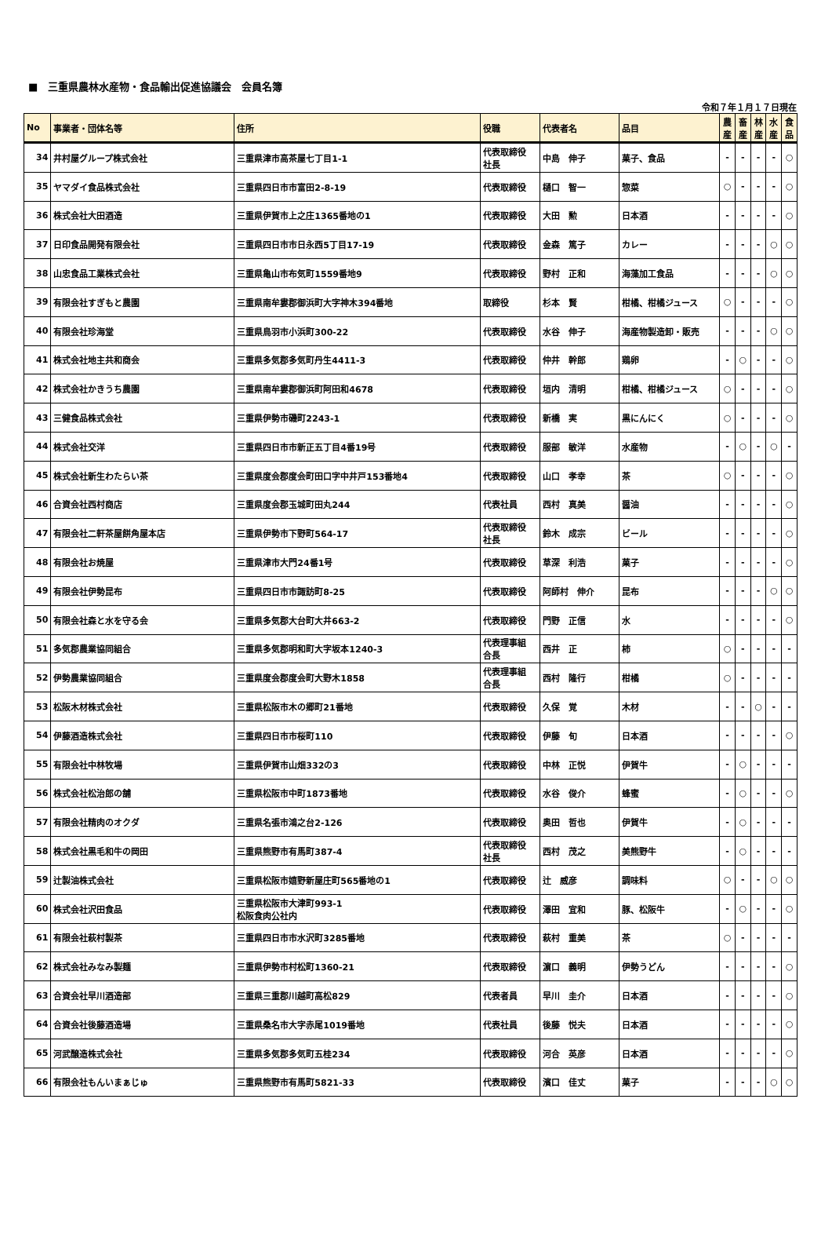■　三重県農林水産物・食品輸出促進協議会　会員名簿
令和７年１月１７日現在
| No | 事業者・団体名等 | 住所 | 役職 | 代表者名 | 品目 | 農 産 | 畜 産 | 林 産 | 水 産 | 食 品 |
| --- | --- | --- | --- | --- | --- | --- | --- | --- | --- | --- |
| 34 | 井村屋グループ株式会社 | 三重県津市高茶屋七丁目1-1 | 代表取締役 社長 | 中島 伸子 | 菓子、食品 | - | - | - | - | ○ |
| 35 | ヤマダイ食品株式会社 | 三重県四日市市富田2-8-19 | 代表取締役 | 樋口 智一 | 惣菜 | ○ | - | - | - | ○ |
| 36 | 株式会社大田酒造 | 三重県伊賀市上之庄1365番地の1 | 代表取締役 | 大田 勲 | 日本酒 | - | - | - | - | ○ |
| 37 | 日印食品開発有限会社 | 三重県四日市市日永西5丁目17-19 | 代表取締役 | 金森 篤子 | カレー | - | - | - | ○ | ○ |
| 38 | 山忠食品工業株式会社 | 三重県亀山市布気町1559番地9 | 代表取締役 | 野村 正和 | 海藻加工食品 | - | - | - | ○ | ○ |
| 39 | 有限会社すぎもと農園 | 三重県南牟婁郡御浜町大字神木394番地 | 取締役 | 杉本 賢 | 柑橘、柑橘ジュース | ○ | - | - | - | ○ |
| 40 | 有限会社珍海堂 | 三重県鳥羽市小浜町300-22 | 代表取締役 | 水谷 伸子 | 海産物製造卸・販売 | - | - | - | ○ | ○ |
| 41 | 株式会社地主共和商会 | 三重県多気郡多気町丹生4411-3 | 代表取締役 | 仲井 幹郎 | 鶏卵 | - | ○ | - | - | ○ |
| 42 | 株式会社かきうち農園 | 三重県南牟婁郡御浜町阿田和4678 | 代表取締役 | 垣内 清明 | 柑橘、柑橘ジュース | ○ | - | - | - | ○ |
| 43 | 三健食品株式会社 | 三重県伊勢市磯町2243-1 | 代表取締役 | 新橋 実 | 黒にんにく | ○ | - | - | - | ○ |
| 44 | 株式会社交洋 | 三重県四日市市新正五丁目4番19号 | 代表取締役 | 服部 敏洋 | 水産物 | - | ○ | - | ○ | - |
| 45 | 株式会社新生わたらい茶 | 三重県度会郡度会町田口字中井戸153番地4 | 代表取締役 | 山口 孝幸 | 茶 | ○ | - | - | - | ○ |
| 46 | 合資会社西村商店 | 三重県度会郡玉城町田丸244 | 代表社員 | 西村 真美 | 醤油 | - | - | - | - | ○ |
| 47 | 有限会社二軒茶屋餅角屋本店 | 三重県伊勢市下野町564-17 | 代表取締役 社長 | 鈴木 成宗 | ビール | - | - | - | - | ○ |
| 48 | 有限会社お焼屋 | 三重県津市大門24番1号 | 代表取締役 | 草深 利浩 | 菓子 | - | - | - | - | ○ |
| 49 | 有限会社伊勢昆布 | 三重県四日市市諏訪町8-25 | 代表取締役 | 阿師村 伸介 | 昆布 | - | - | - | ○ | ○ |
| 50 | 有限会社森と水を守る会 | 三重県多気郡大台町大井663-2 | 代表取締役 | 門野 正信 | 水 | - | - | - | - | ○ |
| 51 | 多気郡農業協同組合 | 三重県多気郡明和町大字坂本1240-3 | 代表理事組 合長 | 西井 正 | 柿 | ○ | - | - | - | - |
| 52 | 伊勢農業協同組合 | 三重県度会郡度会町大野木1858 | 代表理事組 合長 | 西村 隆行 | 柑橘 | ○ | - | - | - | - |
| 53 | 松阪木材株式会社 | 三重県松阪市木の郷町21番地 | 代表取締役 | 久保 覚 | 木材 | - | - | ○ | - | - |
| 54 | 伊藤酒造株式会社 | 三重県四日市市桜町110 | 代表取締役 | 伊藤 旬 | 日本酒 | - | - | - | - | ○ |
| 55 | 有限会社中林牧場 | 三重県伊賀市山畑332の3 | 代表取締役 | 中林 正悦 | 伊賀牛 | - | ○ | - | - | - |
| 56 | 株式会社松治郎の舗 | 三重県松阪市中町1873番地 | 代表取締役 | 水谷 俊介 | 蜂蜜 | - | ○ | - | - | ○ |
| 57 | 有限会社精肉のオクダ | 三重県名張市鴻之台2-126 | 代表取締役 | 奥田 哲也 | 伊賀牛 | - | ○ | - | - | - |
| 58 | 株式会社黒毛和牛の岡田 | 三重県熊野市有馬町387-4 | 代表取締役 社長 | 西村 茂之 | 美熊野牛 | - | ○ | - | - | - |
| 59 | 辻製油株式会社 | 三重県松阪市嬉野新屋庄町565番地の1 | 代表取締役 | 辻 威彦 | 調味料 | ○ | - | - | ○ | ○ |
| 60 | 株式会社沢田食品 | 三重県松阪市大津町993-1 松阪食肉公社内 | 代表取締役 | 澤田 宜和 | 豚、松阪牛 | - | ○ | - | - | ○ |
| 61 | 有限会社萩村製茶 | 三重県四日市市水沢町3285番地 | 代表取締役 | 萩村 重美 | 茶 | ○ | - | - | - | - |
| 62 | 株式会社みなみ製麺 | 三重県伊勢市村松町1360-21 | 代表取締役 | 濵口 義明 | 伊勢うどん | - | - | - | - | ○ |
| 63 | 合資会社早川酒造部 | 三重県三重郡川越町高松829 | 代表者員 | 早川 圭介 | 日本酒 | - | - | - | - | ○ |
| 64 | 合資会社後藤酒造場 | 三重県桑名市大字赤尾1019番地 | 代表社員 | 後藤 悦夫 | 日本酒 | - | - | - | - | ○ |
| 65 | 河武醸造株式会社 | 三重県多気郡多気町五桂234 | 代表取締役 | 河合 英彦 | 日本酒 | - | - | - | - | ○ |
| 66 | 有限会社もんいまぁじゅ | 三重県熊野市有馬町5821-33 | 代表取締役 | 濱口 佳丈 | 菓子 | - | - | - | ○ | ○ |